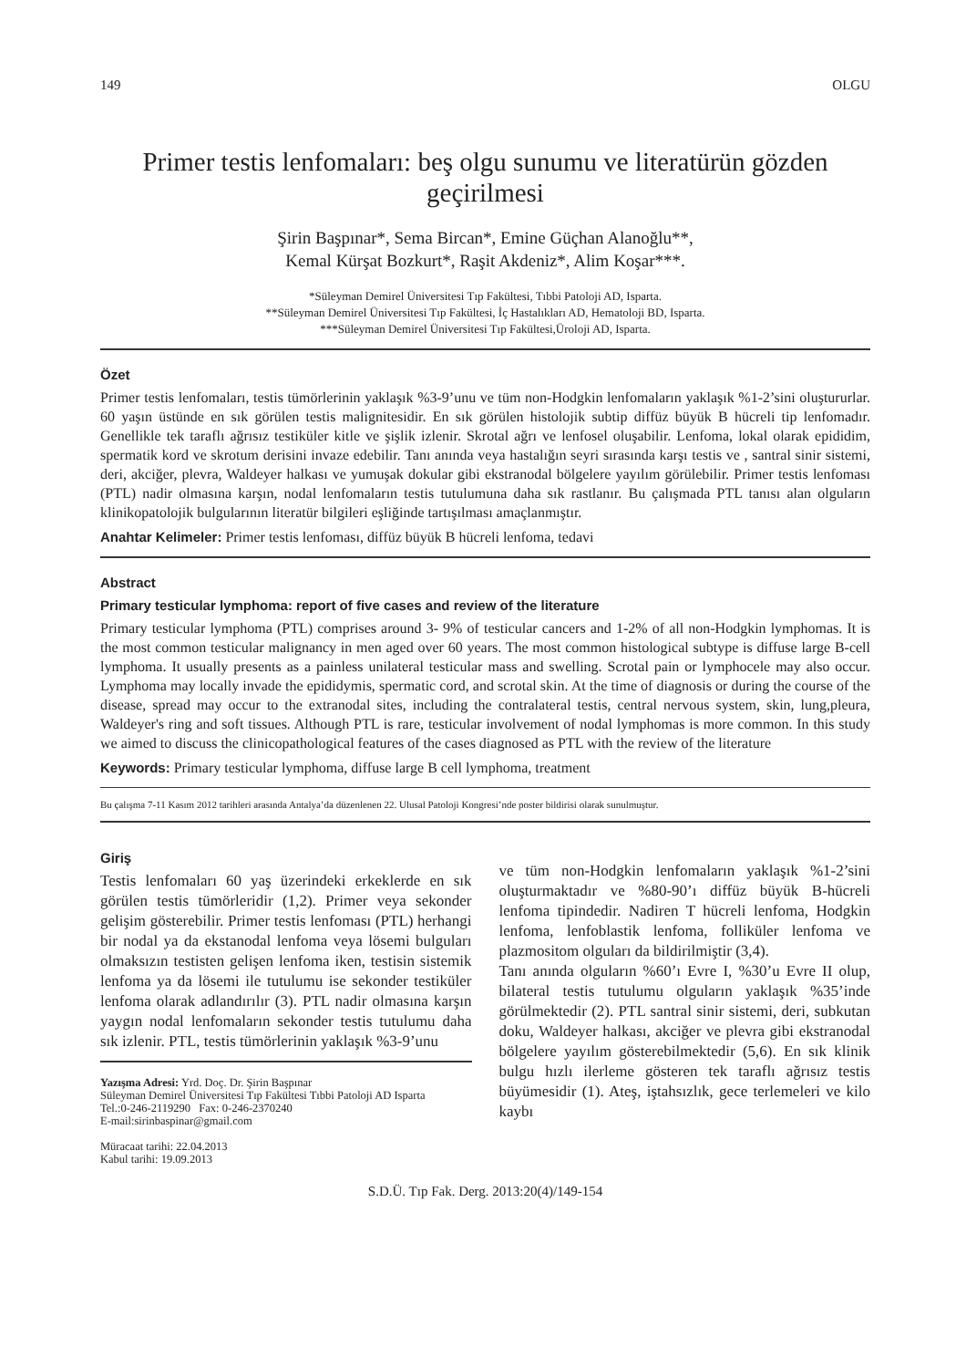149 OLGU
Primer testis lenfomaları: beş olgu sunumu ve literatürün gözden geçirilmesi
Şirin Başpınar*, Sema Bircan*, Emine Güçhan Alanoğlu**,
Kemal Kürşat Bozkurt*, Raşit Akdeniz*, Alim Koşar***.
*Süleyman Demirel Üniversitesi Tıp Fakültesi, Tıbbi Patoloji AD, Isparta.
**Süleyman Demirel Üniversitesi Tıp Fakültesi, İç Hastalıkları AD, Hematoloji BD, Isparta.
***Süleyman Demirel Üniversitesi Tıp Fakültesi,Üroloji AD, Isparta.
Özet
Primer testis lenfomaları, testis tümörlerinin yaklaşık %3-9’unu ve tüm non-Hodgkin lenfomaların yaklaşık %1-2’sini oluştururlar. 60 yaşın üstünde en sık görülen testis malignitesidir. En sık görülen histolojik subtip diffüz büyük B hücreli tip lenfomadır. Genellikle tek taraflı ağrısız testiküler kitle ve şişlik izlenir. Skrotal ağrı ve lenfosel oluşabilir. Lenfoma, lokal olarak epididim, spermatik kord ve skrotum derisini invaze edebilir. Tanı anında veya hastalığın seyri sırasında karşı testis ve , santral sinir sistemi, deri, akciğer, plevra, Waldeyer halkası ve yumuşak dokular gibi ekstranodal bölgelere yayılım görülebilir. Primer testis lenfoması (PTL) nadir olmasına karşın, nodal lenfomaların testis tutulumuna daha sık rastlanır. Bu çalışmada PTL tanısı alan olguların klinikopatolojik bulgularının literatür bilgileri eşliğinde tartışılması amaçlanmıştır.
Anahtar Kelimeler: Primer testis lenfoması, diffüz büyük B hücreli lenfoma, tedavi
Abstract
Primary testicular lymphoma: report of five cases and review of the literature
Primary testicular lymphoma (PTL) comprises around 3- 9% of testicular cancers and 1-2% of all non-Hodgkin lymphomas. It is the most common testicular malignancy in men aged over 60 years. The most common histological subtype is diffuse large B-cell lymphoma. It usually presents as a painless unilateral testicular mass and swelling. Scrotal pain or lymphocele may also occur. Lymphoma may locally invade the epididymis, spermatic cord, and scrotal skin. At the time of diagnosis or during the course of the disease, spread may occur to the extranodal sites, including the contralateral testis, central nervous system, skin, lung,pleura, Waldeyer's ring and soft tissues. Although PTL is rare, testicular involvement of nodal lymphomas is more common. In this study we aimed to discuss the clinicopathological features of the cases diagnosed as PTL with the review of the literature
Keywords: Primary testicular lymphoma, diffuse large B cell lymphoma, treatment
Bu çalışma 7-11 Kasım 2012 tarihleri arasında Antalya’da düzenlenen 22. Ulusal Patoloji Kongresi’nde poster bildirisi olarak sunulmuştur.
Giriş
Testis lenfomaları 60 yaş üzerindeki erkeklerde en sık görülen testis tümörleridir (1,2). Primer veya sekonder gelişim gösterebilir. Primer testis lenfoması (PTL) herhangi bir nodal ya da ekstanodal lenfoma veya lösemi bulguları olmaksızın testisten gelişen lenfoma iken, testisin sistemik lenfoma ya da lösemi ile tutulumu ise sekonder testiküler lenfoma olarak adlandırılır (3). PTL nadir olmasına karşın yaygın nodal lenfomaların sekonder testis tutulumu daha sık izlenir. PTL, testis tümörlerinin yaklaşık %3-9’unu
Yazışma Adresi: Yrd. Doç. Dr. Şirin Başpınar
Süleyman Demirel Üniversitesi Tıp Fakültesi Tıbbi Patoloji AD Isparta
Tel.:0-246-2119290 Fax: 0-246-2370240
E-mail:sirinbaspinar@gmail.com
Müracaat tarihi: 22.04.2013
Kabul tarihi: 19.09.2013
ve tüm non-Hodgkin lenfomaların yaklaşık %1-2’sini oluşturmaktadır ve %80-90’ı diffüz büyük B-hücreli lenfoma tipindedir. Nadiren T hücreli lenfoma, Hodgkin lenfoma, lenfoblastik lenfoma, folliküler lenfoma ve plazmositom olguları da bildirilmiştir (3,4).
Tanı anında olguların %60’ı Evre I, %30’u Evre II olup, bilateral testis tutulumu olguların yaklaşık %35’inde görülmektedir (2). PTL santral sinir sistemi, deri, subkutan doku, Waldeyer halkası, akciğer ve plevra gibi ekstranodal bölgelere yayılım gösterebilmektedir (5,6). En sık klinik bulgu hızlı ilerleme gösteren tek taraflı ağrısız testis büyümesidir (1). Ateş, iştahsızlık, gece terlemeleri ve kilo kaybı
S.D.Ü. Tıp Fak. Derg. 2013:20(4)/149-154